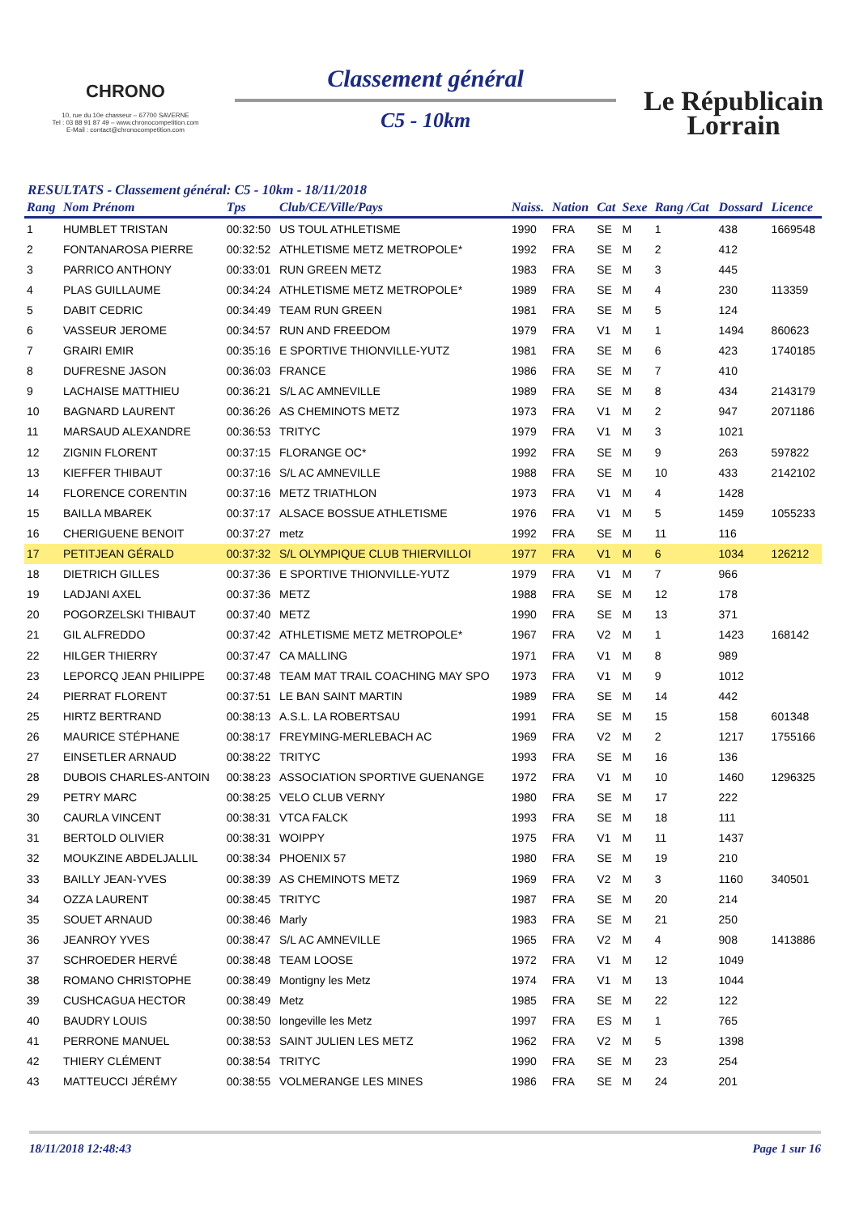CHRONO
10, rue du 10e chasseur – 67700 SAVERNE
Tel : 03 88 91 87 49 – www.chronocompetition.com
E-Mail : contact@chronocompetition.com
Classement général
C5 - 10km
Le Républicain
Lorrain
RESULTATS - Classement général: C5 - 10km - 18/11/2018
| Rang | Nom Prénom | Tps | Club/CE/Ville/Pays | Naiss. | Nation | Cat | Sexe | Rang /Cat | Dossard | Licence |
| --- | --- | --- | --- | --- | --- | --- | --- | --- | --- | --- |
| 1 | HUMBLET TRISTAN | 00:32:50 | US TOUL ATHLETISME | 1990 | FRA | SE | M | 1 | 438 | 1669548 |
| 2 | FONTANAROSA PIERRE | 00:32:52 | ATHLETISME METZ METROPOLE* | 1992 | FRA | SE | M | 2 | 412 | |
| 3 | PARRICO ANTHONY | 00:33:01 | RUN GREEN METZ | 1983 | FRA | SE | M | 3 | 445 | |
| 4 | PLAS GUILLAUME | 00:34:24 | ATHLETISME METZ METROPOLE* | 1989 | FRA | SE | M | 4 | 230 | 113359 |
| 5 | DABIT CEDRIC | 00:34:49 | TEAM RUN GREEN | 1981 | FRA | SE | M | 5 | 124 | |
| 6 | VASSEUR JEROME | 00:34:57 | RUN AND FREEDOM | 1979 | FRA | V1 | M | 1 | 1494 | 860623 |
| 7 | GRAIRI EMIR | 00:35:16 | E SPORTIVE THIONVILLE-YUTZ | 1981 | FRA | SE | M | 6 | 423 | 1740185 |
| 8 | DUFRESNE JASON | 00:36:03 | FRANCE | 1986 | FRA | SE | M | 7 | 410 | |
| 9 | LACHAISE MATTHIEU | 00:36:21 | S/L AC AMNEVILLE | 1989 | FRA | SE | M | 8 | 434 | 2143179 |
| 10 | BAGNARD LAURENT | 00:36:26 | AS CHEMINOTS METZ | 1973 | FRA | V1 | M | 2 | 947 | 2071186 |
| 11 | MARSAUD ALEXANDRE | 00:36:53 | TRITYC | 1979 | FRA | V1 | M | 3 | 1021 | |
| 12 | ZIGNIN FLORENT | 00:37:15 | FLORANGE OC* | 1992 | FRA | SE | M | 9 | 263 | 597822 |
| 13 | KIEFFER THIBAUT | 00:37:16 | S/L AC AMNEVILLE | 1988 | FRA | SE | M | 10 | 433 | 2142102 |
| 14 | FLORENCE CORENTIN | 00:37:16 | METZ TRIATHLON | 1973 | FRA | V1 | M | 4 | 1428 | |
| 15 | BAILLA MBAREK | 00:37:17 | ALSACE BOSSUE ATHLETISME | 1976 | FRA | V1 | M | 5 | 1459 | 1055233 |
| 16 | CHERIGUENE BENOIT | 00:37:27 | metz | 1992 | FRA | SE | M | 11 | 116 | |
| 17 | PETITJEAN GÉRALD | 00:37:32 | S/L OLYMPIQUE CLUB THIERVILLOI | 1977 | FRA | V1 | M | 6 | 1034 | 126212 |
| 18 | DIETRICH GILLES | 00:37:36 | E SPORTIVE THIONVILLE-YUTZ | 1979 | FRA | V1 | M | 7 | 966 | |
| 19 | LADJANI AXEL | 00:37:36 | METZ | 1988 | FRA | SE | M | 12 | 178 | |
| 20 | POGORZELSKI THIBAUT | 00:37:40 | METZ | 1990 | FRA | SE | M | 13 | 371 | |
| 21 | GIL ALFREDDO | 00:37:42 | ATHLETISME METZ METROPOLE* | 1967 | FRA | V2 | M | 1 | 1423 | 168142 |
| 22 | HILGER THIERRY | 00:37:47 | CA MALLING | 1971 | FRA | V1 | M | 8 | 989 | |
| 23 | LEPORCQ JEAN PHILIPPE | 00:37:48 | TEAM MAT TRAIL COACHING MAY SPO | 1973 | FRA | V1 | M | 9 | 1012 | |
| 24 | PIERRAT FLORENT | 00:37:51 | LE BAN SAINT MARTIN | 1989 | FRA | SE | M | 14 | 442 | |
| 25 | HIRTZ BERTRAND | 00:38:13 | A.S.L. LA ROBERTSAU | 1991 | FRA | SE | M | 15 | 158 | 601348 |
| 26 | MAURICE STÉPHANE | 00:38:17 | FREYMING-MERLEBACH AC | 1969 | FRA | V2 | M | 2 | 1217 | 1755166 |
| 27 | EINSETLER ARNAUD | 00:38:22 | TRITYC | 1993 | FRA | SE | M | 16 | 136 | |
| 28 | DUBOIS CHARLES-ANTOIN | 00:38:23 | ASSOCIATION SPORTIVE GUENANGE | 1972 | FRA | V1 | M | 10 | 1460 | 1296325 |
| 29 | PETRY MARC | 00:38:25 | VELO CLUB VERNY | 1980 | FRA | SE | M | 17 | 222 | |
| 30 | CAURLA VINCENT | 00:38:31 | VTCA FALCK | 1993 | FRA | SE | M | 18 | 111 | |
| 31 | BERTOLD OLIVIER | 00:38:31 | WOIPPY | 1975 | FRA | V1 | M | 11 | 1437 | |
| 32 | MOUKZINE ABDELJALLIL | 00:38:34 | PHOENIX 57 | 1980 | FRA | SE | M | 19 | 210 | |
| 33 | BAILLY JEAN-YVES | 00:38:39 | AS CHEMINOTS METZ | 1969 | FRA | V2 | M | 3 | 1160 | 340501 |
| 34 | OZZA LAURENT | 00:38:45 | TRITYC | 1987 | FRA | SE | M | 20 | 214 | |
| 35 | SOUET ARNAUD | 00:38:46 | Marly | 1983 | FRA | SE | M | 21 | 250 | |
| 36 | JEANROY YVES | 00:38:47 | S/L AC AMNEVILLE | 1965 | FRA | V2 | M | 4 | 908 | 1413886 |
| 37 | SCHROEDER HERVÉ | 00:38:48 | TEAM LOOSE | 1972 | FRA | V1 | M | 12 | 1049 | |
| 38 | ROMANO CHRISTOPHE | 00:38:49 | Montigny les Metz | 1974 | FRA | V1 | M | 13 | 1044 | |
| 39 | CUSHCAGUA HECTOR | 00:38:49 | Metz | 1985 | FRA | SE | M | 22 | 122 | |
| 40 | BAUDRY LOUIS | 00:38:50 | longeville les Metz | 1997 | FRA | ES | M | 1 | 765 | |
| 41 | PERRONE MANUEL | 00:38:53 | SAINT JULIEN LES METZ | 1962 | FRA | V2 | M | 5 | 1398 | |
| 42 | THIERY CLÉMENT | 00:38:54 | TRITYC | 1990 | FRA | SE | M | 23 | 254 | |
| 43 | MATTEUCCI JÉRÉMY | 00:38:55 | VOLMERANGE LES MINES | 1986 | FRA | SE | M | 24 | 201 | |
18/11/2018 12:48:43 Page 1 sur 16